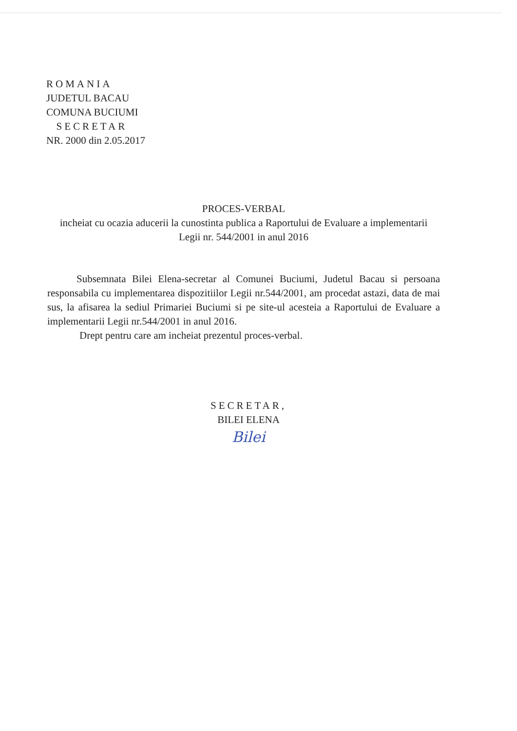ROMANIA
JUDETUL BACAU
COMUNA BUCIUMI
SECRETAR
NR. 2000 din 2.05.2017
PROCES-VERBAL
incheiat cu ocazia aducerii la cunostinta publica a Raportului de Evaluare a implementarii Legii nr. 544/2001 in anul 2016
Subsemnata Bilei Elena-secretar al Comunei Buciumi, Judetul Bacau si persoana responsabila cu implementarea dispozitiilor Legii nr.544/2001, am procedat astazi, data de mai sus, la afisarea la sediul Primariei Buciumi si pe site-ul acesteia a Raportului de Evaluare a implementarii Legii nr.544/2001 in anul 2016.
Drept pentru care am incheiat prezentul proces-verbal.
SECRETAR,
BILEI ELENA
Bilei